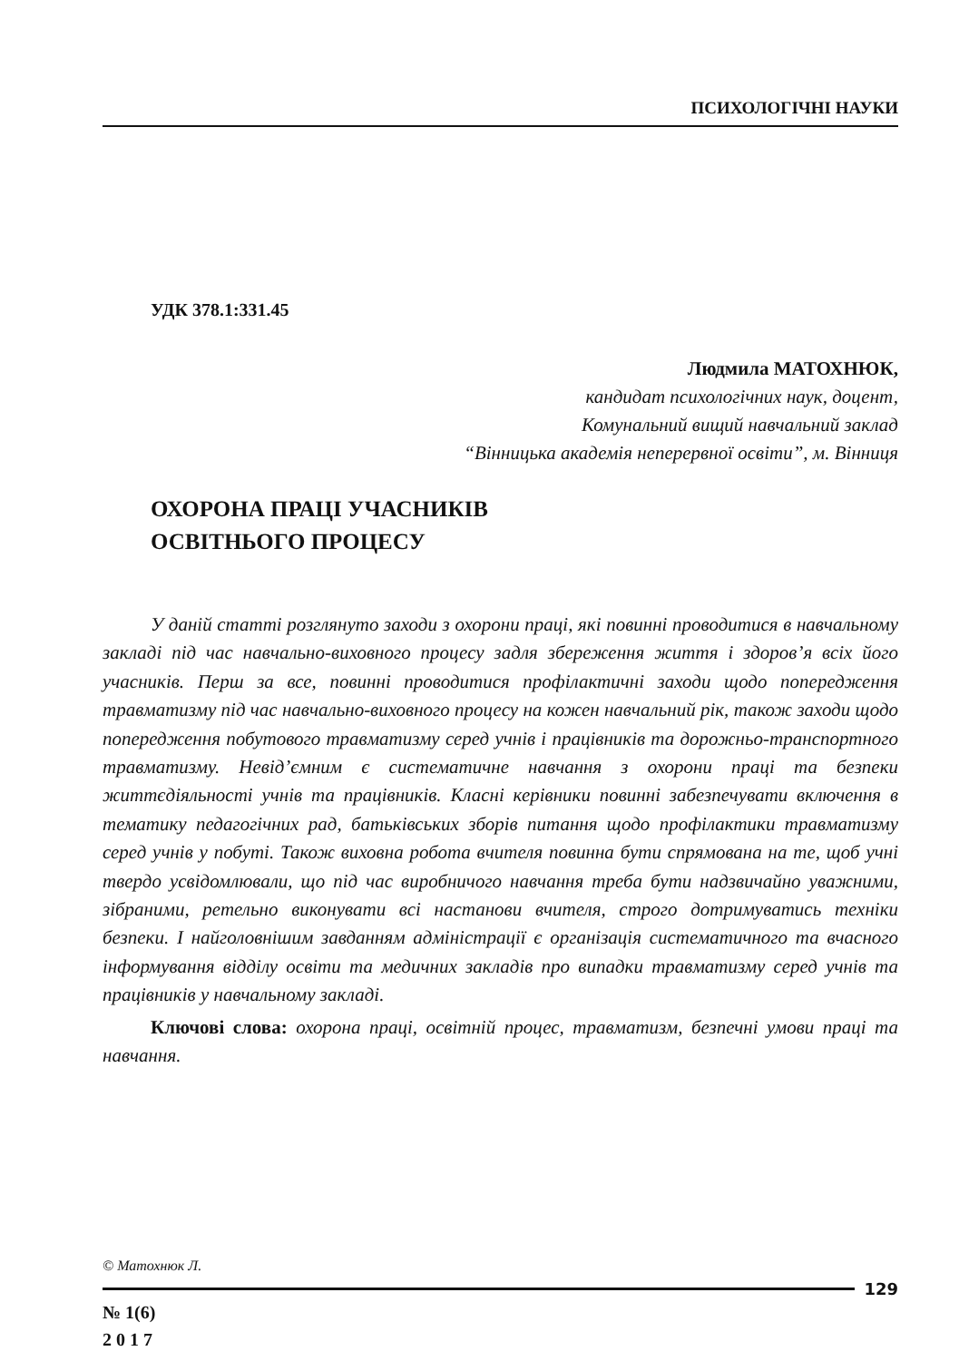ПСИХОЛОГІЧНІ НАУКИ
УДК 378.1:331.45
Людмила МАТОХНЮК,
кандидат психологічних наук, доцент,
Комунальний вищий навчальний заклад
“Вінницька академія неперервної освіти”, м. Вінниця
ОХОРОНА ПРАЦІ УЧАСНИКІВ
ОСВІТНЬОГО ПРОЦЕСУ
У даній статті розглянуто заходи з охорони праці, які повинні проводитися в навчальному закладі під час навчально-виховного процесу задля збереження життя і здоров’я всіх його учасників. Перш за все, повинні проводитися профілактичні заходи щодо попередження травматизму під час навчально-виховного процесу на кожен навчальний рік, також заходи щодо попередження побутового травматизму серед учнів і працівників та дорожньо-транспортного травматизму. Невід’ємним є систематичне навчання з охорони праці та безпеки життєдіяльності учнів та працівників. Класні керівники повинні забезпечувати включення в тематику педагогічних рад, батьківських зборів питання щодо профілактики травматизму серед учнів у побуті. Також виховна робота вчителя повинна бути спрямована на те, щоб учні твердо усвідомлювали, що під час виробничого навчання треба бути надзвичайно уважними, зібраними, ретельно виконувати всі настанови вчителя, строго дотримуватись техніки безпеки. І найголовнішим завданням адміністрації є організація систематичного та вчасного інформування відділу освіти та медичних закладів про випадки травматизму серед учнів та працівників у навчальному закладі.
Ключові слова: охорона праці, освітній процес, травматизм, безпечні умови праці та навчання.
© Матохнюк Л.
129
№ 1(6)
2 0 1 7